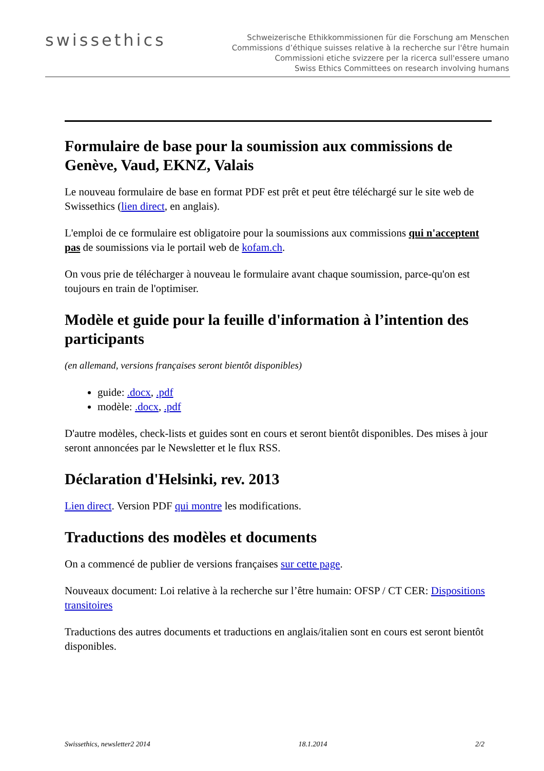swissethics
Schweizerische Ethikkommissionen für die Forschung am Menschen
Commissions d’éthique suisses relative à la recherche sur l'être humain
Commissioni etiche svizzere per la ricerca sull'essere umano
Swiss Ethics Committees on research involving humans
Formulaire de base pour la soumission aux commissions de Genève, Vaud, EKNZ, Valais
Le nouveau formulaire de base en format PDF est prêt et peut être téléchargé sur le site web de Swissethics (lien direct, en anglais).
L'emploi de ce formulaire est obligatoire pour la soumissions aux commissions qui n'acceptent pas de soumissions via le portail web de kofam.ch.
On vous prie de télécharger à nouveau le formulaire avant chaque soumission, parce-qu'on est toujours en train de l'optimiser.
Modèle et guide pour la feuille d'information à l’intention des participants
(en allemand, versions françaises seront bientôt disponibles)
guide: .docx, .pdf
modèle: .docx, .pdf
D'autre modèles, check-lists et guides sont en cours et seront bientôt disponibles. Des mises à jour seront annoncées par le Newsletter et le flux RSS.
Déclaration d'Helsinki, rev. 2013
Lien direct. Version PDF qui montre les modifications.
Traductions des modèles et documents
On a commencé de publier de versions françaises sur cette page.
Nouveaux document: Loi relative à la recherche sur l’être humain: OFSP / CT CER: Dispositions transitoires
Traductions des autres documents et traductions en anglais/italien sont en cours est seront bientôt disponibles.
Swissethics, newsletter2 2014 18.1.2014 2/2